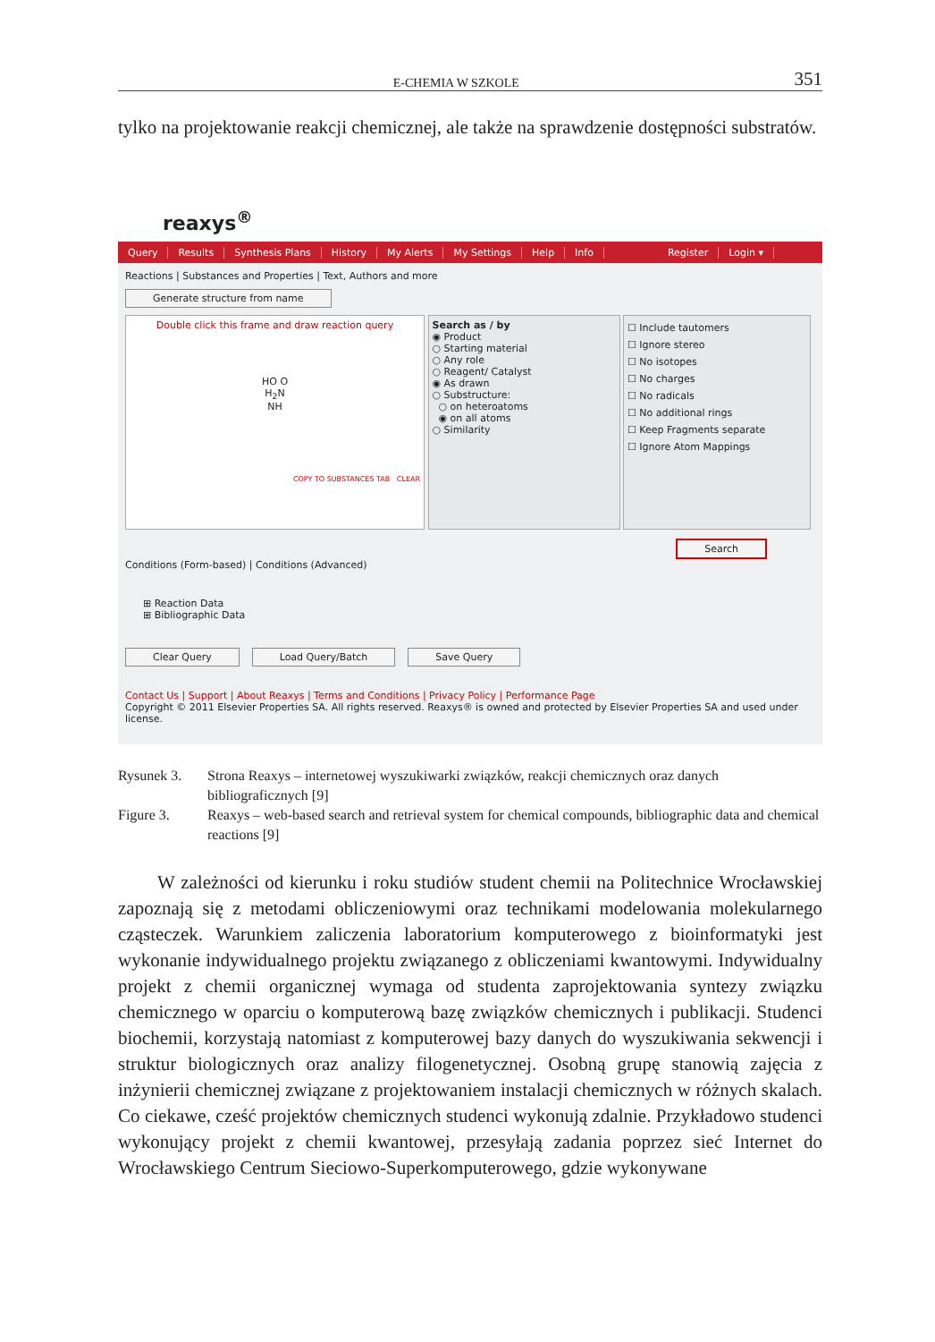E-CHEMIA W SZKOLE 351
tylko na projektowanie reakcji chemicznej, ale także na sprawdzenie dostępności substratów.
reaxys<sup>®</sup>
Query Results Synthesis Plans History My Alerts My Settings Help Info Register Login ▾
Reactions | Substances and Properties | Text, Authors and more
Generate structure from name
Double click this frame and draw reaction query
HO O
H<sub>2</sub>N
NH
COPY TO SUBSTANCES TAB CLEAR
Search as / by
◉ Product
○ Starting material
○ Any role
○ Reagent/ Catalyst
◉ As drawn
○ Substructure:
○ on heteroatoms
◉ on all atoms
○ Similarity
☐ Include tautomers
☐ Ignore stereo
☐ No isotopes
☐ No charges
☐ No radicals
☐ No additional rings
☐ Keep Fragments separate
☐ Ignore Atom Mappings
Search
Conditions (Form-based) | Conditions (Advanced)
⊞ Reaction Data
⊞ Bibliographic Data
Clear Query Load Query/Batch Save Query
Contact Us | Support | About Reaxys | Terms and Conditions | Privacy Policy | Performance Page
Copyright © 2011 Elsevier Properties SA. All rights reserved. Reaxys® is owned and protected by Elsevier Properties SA and used under license.
Rysunek 3. Strona Reaxys – internetowej wyszukiwarki związków, reakcji chemicznych oraz danych bibliograficznych [9] Figure 3. Reaxys – web-based search and retrieval system for chemical compounds, bibliographic data and chemical reactions [9]
W zależności od kierunku i roku studiów student chemii na Politechnice Wrocławskiej zapoznają się z metodami obliczeniowymi oraz technikami modelowania molekularnego cząsteczek. Warunkiem zaliczenia laboratorium komputerowego z bioinformatyki jest wykonanie indywidualnego projektu związanego z obliczeniami kwantowymi. Indywidualny projekt z chemii organicznej wymaga od studenta zaprojektowania syntezy związku chemicznego w oparciu o komputerową bazę związków chemicznych i publikacji. Studenci biochemii, korzystają natomiast z komputerowej bazy danych do wyszukiwania sekwencji i struktur biologicznych oraz analizy filogenetycznej. Osobną grupę stanowią zajęcia z inżynierii chemicznej związane z projektowaniem instalacji chemicznych w różnych skalach. Co ciekawe, cześć projektów chemicznych studenci wykonują zdalnie. Przykładowo studenci wykonujący projekt z chemii kwantowej, przesyłają zadania poprzez sieć Internet do Wrocławskiego Centrum Sieciowo-Superkomputerowego, gdzie wykonywane